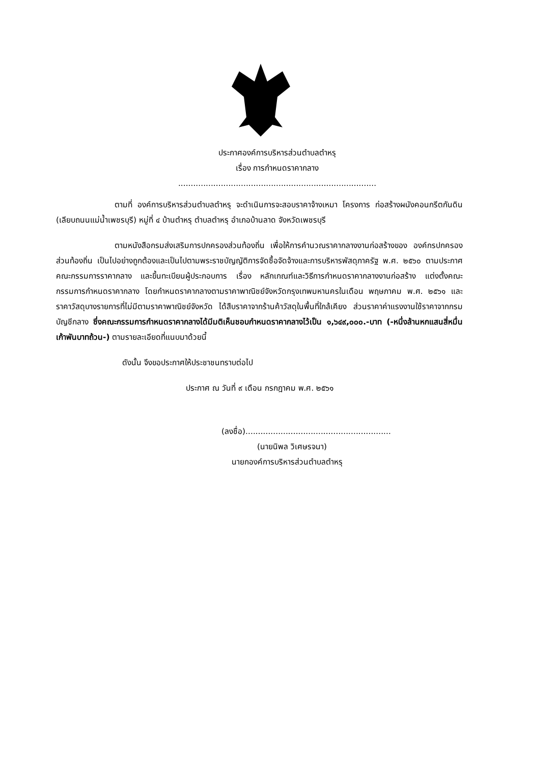ประกาศองค์การบริหารส่วนตำบลตำหรุ
เรื่อง การกำหนดราคากลาง
...............................................................................
ตามที่ องค์การบริหารส่วนตำบลตำหรุ จะดำเนินการจะสอบราคาจ้างเหมา โครงการ ก่อสร้างผนังคอนกรีตกันดิน (เลียบถนนแม่น้ำเพชรบุรี) หมู่ที่ ๔ บ้านตำหรุ ตำบลตำหรุ อำเภอบ้านลาด จังหวัดเพชรบุรี
ตามหนังสือกรมส่งเสริมการปกครองส่วนท้องถิ่น เพื่อให้การคำนวณราคากลางงานก่อสร้างของ องค์กรปกครองส่วนท้องถิ่น เป็นไปอย่างถูกต้องและเป็นไปตามพระราชบัญญัติการจัดซื้อจัดจ้างและการบริหารพัสดุภาครัฐ พ.ศ. ๒๕๖๐ ตามประกาศคณะกรรมการราคากลาง และขึ้นทะเบียนผู้ประกอบการ เรื่อง หลักเกณฑ์และวิธีการกำหนดราคากลางงานก่อสร้าง แต่งตั้งคณะกรรมการกำหนดราคากลาง โดยกำหนดราคากลางตามราคาพาณิชย์จังหวัดกรุงเทพมหานครในเดือน พฤษภาคม พ.ศ. ๒๕๖๑ และราคาวัสดุบางรายการที่ไม่มีตามราคาพาณิชย์จังหวัด ได้สืบราคาจากร้านค้าวัสดุในพื้นที่ใกล้เคียง ส่วนราคาค่าแรงงานใช้ราคาจากกรมบัญชีกลาง ซึ่งคณะกรรมการกำหนดราคากลางได้มีมติเห็นชอบกำหนดราคากลางไว้เป็น ๑,๖๔๙,๐๐๐.-บาท (-หนึ่งล้านหกแสนสี่หมื่นเก้าพันบาทถ้วน-) ตามรายละเอียดที่แนบมาด้วยนี้
ดังนั้น จึงขอประกาศให้ประชาชนทราบต่อไป
ประกาศ ณ วันที่ ๙ เดือน กรกฎาคม พ.ศ. ๒๕๖๑
(ลงชื่อ)..........................................................
(นายนิพล วิเศษรจนา)
นายกองค์การบริหารส่วนตำบลตำหรุ